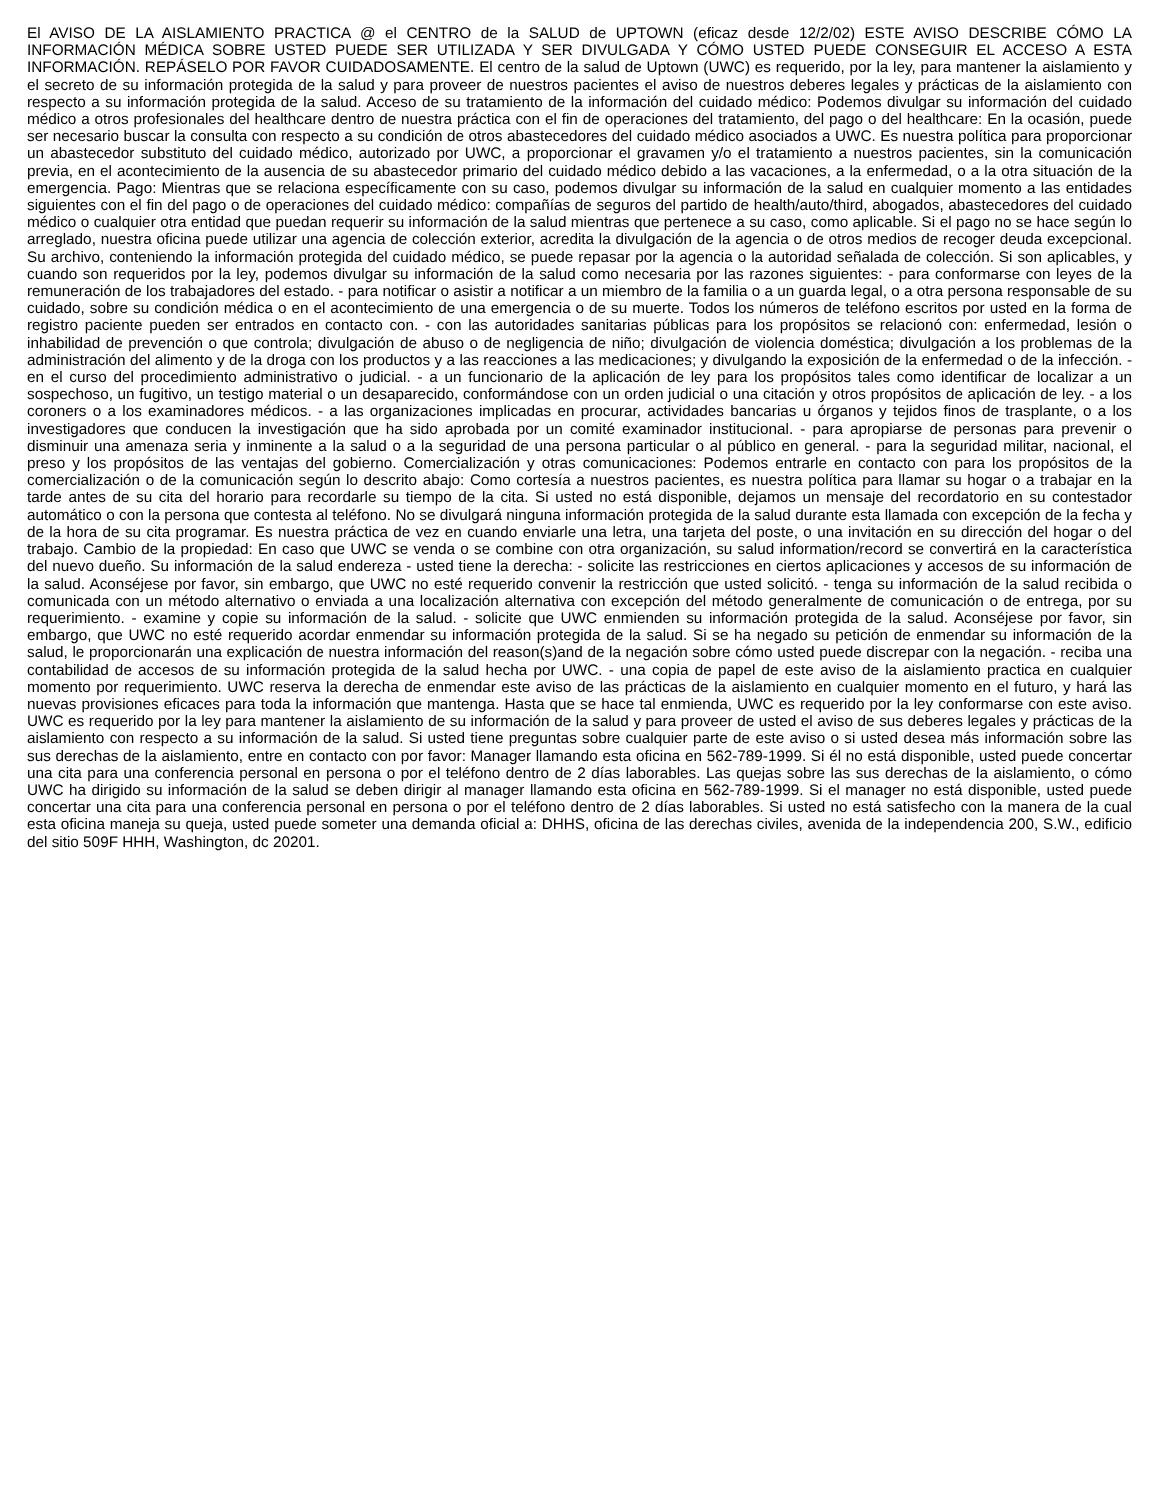El AVISO DE LA AISLAMIENTO PRACTICA @ el CENTRO de la SALUD de UPTOWN (eficaz desde 12/2/02) ESTE AVISO DESCRIBE CÓMO LA INFORMACIÓN MÉDICA SOBRE USTED PUEDE SER UTILIZADA Y SER DIVULGADA Y CÓMO USTED PUEDE CONSEGUIR EL ACCESO A ESTA INFORMACIÓN. REPÁSELO POR FAVOR CUIDADOSAMENTE. El centro de la salud de Uptown (UWC) es requerido, por la ley, para mantener la aislamiento y el secreto de su información protegida de la salud y para proveer de nuestros pacientes el aviso de nuestros deberes legales y prácticas de la aislamiento con respecto a su información protegida de la salud. Acceso de su tratamiento de la información del cuidado médico: Podemos divulgar su información del cuidado médico a otros profesionales del healthcare dentro de nuestra práctica con el fin de operaciones del tratamiento, del pago o del healthcare: En la ocasión, puede ser necesario buscar la consulta con respecto a su condición de otros abastecedores del cuidado médico asociados a UWC. Es nuestra política para proporcionar un abastecedor substituto del cuidado médico, autorizado por UWC, a proporcionar el gravamen y/o el tratamiento a nuestros pacientes, sin la comunicación previa, en el acontecimiento de la ausencia de su abastecedor primario del cuidado médico debido a las vacaciones, a la enfermedad, o a la otra situación de la emergencia. Pago: Mientras que se relaciona específicamente con su caso, podemos divulgar su información de la salud en cualquier momento a las entidades siguientes con el fin del pago o de operaciones del cuidado médico: compañías de seguros del partido de health/auto/third, abogados, abastecedores del cuidado médico o cualquier otra entidad que puedan requerir su información de la salud mientras que pertenece a su caso, como aplicable. Si el pago no se hace según lo arreglado, nuestra oficina puede utilizar una agencia de colección exterior, acredita la divulgación de la agencia o de otros medios de recoger deuda excepcional. Su archivo, conteniendo la información protegida del cuidado médico, se puede repasar por la agencia o la autoridad señalada de colección. Si son aplicables, y cuando son requeridos por la ley, podemos divulgar su información de la salud como necesaria por las razones siguientes: - para conformarse con leyes de la remuneración de los trabajadores del estado. - para notificar o asistir a notificar a un miembro de la familia o a un guarda legal, o a otra persona responsable de su cuidado, sobre su condición médica o en el acontecimiento de una emergencia o de su muerte. Todos los números de teléfono escritos por usted en la forma de registro paciente pueden ser entrados en contacto con. - con las autoridades sanitarias públicas para los propósitos se relacionó con: enfermedad, lesión o inhabilidad de prevención o que controla; divulgación de abuso o de negligencia de niño; divulgación de violencia doméstica; divulgación a los problemas de la administración del alimento y de la droga con los productos y a las reacciones a las medicaciones; y divulgando la exposición de la enfermedad o de la infección. - en el curso del procedimiento administrativo o judicial. - a un funcionario de la aplicación de ley para los propósitos tales como identificar de localizar a un sospechoso, un fugitivo, un testigo material o un desaparecido, conformándose con un orden judicial o una citación y otros propósitos de aplicación de ley. - a los coroners o a los examinadores médicos. - a las organizaciones implicadas en procurar, actividades bancarias u órganos y tejidos finos de trasplante, o a los investigadores que conducen la investigación que ha sido aprobada por un comité examinador institucional. - para apropiarse de personas para prevenir o disminuir una amenaza seria y inminente a la salud o a la seguridad de una persona particular o al público en general. - para la seguridad militar, nacional, el preso y los propósitos de las ventajas del gobierno. Comercialización y otras comunicaciones: Podemos entrarle en contacto con para los propósitos de la comercialización o de la comunicación según lo descrito abajo: Como cortesía a nuestros pacientes, es nuestra política para llamar su hogar o a trabajar en la tarde antes de su cita del horario para recordarle su tiempo de la cita. Si usted no está disponible, dejamos un mensaje del recordatorio en su contestador automático o con la persona que contesta al teléfono. No se divulgará ninguna información protegida de la salud durante esta llamada con excepción de la fecha y de la hora de su cita programar. Es nuestra práctica de vez en cuando enviarle una letra, una tarjeta del poste, o una invitación en su dirección del hogar o del trabajo. Cambio de la propiedad: En caso que UWC se venda o se combine con otra organización, su salud information/record se convertirá en la característica del nuevo dueño. Su información de la salud endereza - usted tiene la derecha: - solicite las restricciones en ciertos aplicaciones y accesos de su información de la salud. Aconséjese por favor, sin embargo, que UWC no esté requerido convenir la restricción que usted solicitó. - tenga su información de la salud recibida o comunicada con un método alternativo o enviada a una localización alternativa con excepción del método generalmente de comunicación o de entrega, por su requerimiento. - examine y copie su información de la salud. - solicite que UWC enmienden su información protegida de la salud. Aconséjese por favor, sin embargo, que UWC no esté requerido acordar enmendar su información protegida de la salud. Si se ha negado su petición de enmendar su información de la salud, le proporcionarán una explicación de nuestra información del reason(s)and de la negación sobre cómo usted puede discrepar con la negación. - reciba una contabilidad de accesos de su información protegida de la salud hecha por UWC. - una copia de papel de este aviso de la aislamiento practica en cualquier momento por requerimiento. UWC reserva la derecha de enmendar este aviso de las prácticas de la aislamiento en cualquier momento en el futuro, y hará las nuevas provisiones eficaces para toda la información que mantenga. Hasta que se hace tal enmienda, UWC es requerido por la ley conformarse con este aviso. UWC es requerido por la ley para mantener la aislamiento de su información de la salud y para proveer de usted el aviso de sus deberes legales y prácticas de la aislamiento con respecto a su información de la salud. Si usted tiene preguntas sobre cualquier parte de este aviso o si usted desea más información sobre las sus derechas de la aislamiento, entre en contacto con por favor: Manager llamando esta oficina en 562-789-1999. Si él no está disponible, usted puede concertar una cita para una conferencia personal en persona o por el teléfono dentro de 2 días laborables. Las quejas sobre las sus derechas de la aislamiento, o cómo UWC ha dirigido su información de la salud se deben dirigir al manager llamando esta oficina en 562-789-1999. Si el manager no está disponible, usted puede concertar una cita para una conferencia personal en persona o por el teléfono dentro de 2 días laborables. Si usted no está satisfecho con la manera de la cual esta oficina maneja su queja, usted puede someter una demanda oficial a: DHHS, oficina de las derechas civiles, avenida de la independencia 200, S.W., edificio del sitio 509F HHH, Washington, dc 20201.